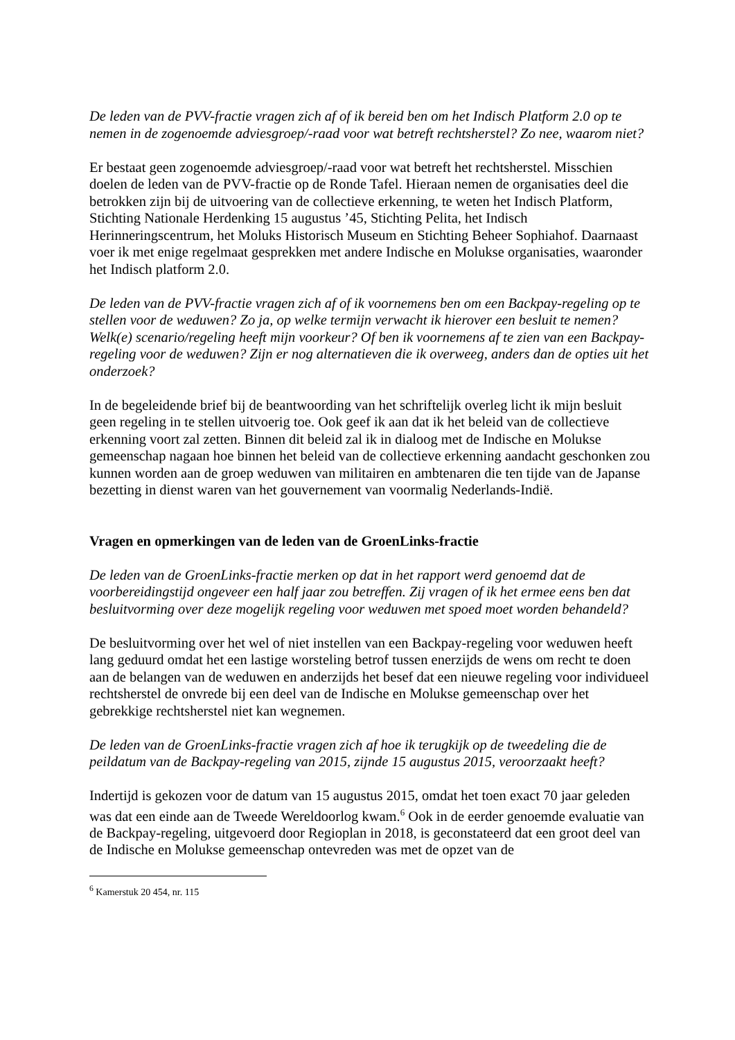De leden van de PVV-fractie vragen zich af of ik bereid ben om het Indisch Platform 2.0 op te nemen in de zogenoemde adviesgroep/-raad voor wat betreft rechtsherstel? Zo nee, waarom niet?
Er bestaat geen zogenoemde adviesgroep/-raad voor wat betreft het rechtsherstel. Misschien doelen de leden van de PVV-fractie op de Ronde Tafel. Hieraan nemen de organisaties deel die betrokken zijn bij de uitvoering van de collectieve erkenning, te weten het Indisch Platform, Stichting Nationale Herdenking 15 augustus ’45, Stichting Pelita, het Indisch Herinneringscentrum, het Moluks Historisch Museum en Stichting Beheer Sophiahof. Daarnaast voer ik met enige regelmaat gesprekken met andere Indische en Molukse organisaties, waaronder het Indisch platform 2.0.
De leden van de PVV-fractie vragen zich af of ik voornemens ben om een Backpay-regeling op te stellen voor de weduwen? Zo ja, op welke termijn verwacht ik hierover een besluit te nemen? Welk(e) scenario/regeling heeft mijn voorkeur? Of ben ik voornemens af te zien van een Backpay-regeling voor de weduwen? Zijn er nog alternatieven die ik overweeg, anders dan de opties uit het onderzoek?
In de begeleidende brief bij de beantwoording van het schriftelijk overleg licht ik mijn besluit geen regeling in te stellen uitvoerig toe. Ook geef ik aan dat ik het beleid van de collectieve erkenning voort zal zetten. Binnen dit beleid zal ik in dialoog met de Indische en Molukse gemeenschap nagaan hoe binnen het beleid van de collectieve erkenning aandacht geschonken zou kunnen worden aan de groep weduwen van militairen en ambtenaren die ten tijde van de Japanse bezetting in dienst waren van het gouvernement van voormalig Nederlands-Indië.
Vragen en opmerkingen van de leden van de GroenLinks-fractie
De leden van de GroenLinks-fractie merken op dat in het rapport werd genoemd dat de voorbereidingstijd ongeveer een half jaar zou betreffen. Zij vragen of ik het ermee eens ben dat besluitvorming over deze mogelijk regeling voor weduwen met spoed moet worden behandeld?
De besluitvorming over het wel of niet instellen van een Backpay-regeling voor weduwen heeft lang geduurd omdat het een lastige worsteling betrof tussen enerzijds de wens om recht te doen aan de belangen van de weduwen en anderzijds het besef dat een nieuwe regeling voor individueel rechtsherstel de onvrede bij een deel van de Indische en Molukse gemeenschap over het gebrekkige rechtsherstel niet kan wegnemen.
De leden van de GroenLinks-fractie vragen zich af hoe ik terugkijk op de tweedeling die de peildatum van de Backpay-regeling van 2015, zijnde 15 augustus 2015, veroorzaakt heeft?
Indertijd is gekozen voor de datum van 15 augustus 2015, omdat het toen exact 70 jaar geleden was dat een einde aan de Tweede Wereldoorlog kwam.<sup>6</sup> Ook in de eerder genoemde evaluatie van de Backpay-regeling, uitgevoerd door Regioplan in 2018, is geconstateerd dat een groot deel van de Indische en Molukse gemeenschap ontevreden was met de opzet van de
<sup>6</sup> Kamerstuk 20 454, nr. 115